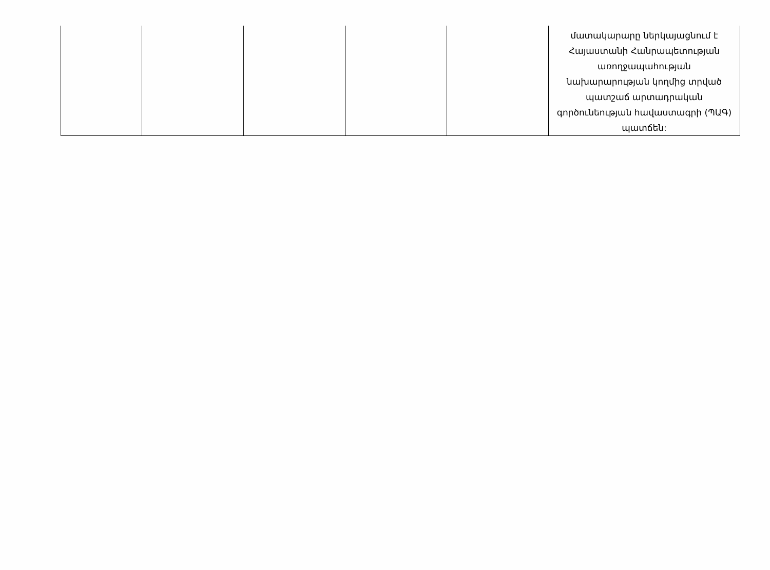| | | | | | մատակարարը ներկայացնում է Հայաստանի Հանրապետության առողջապահության նախարարության կողմից տրված պատշաճ արտադրական գործունեության հավաստագրի (ՊԱԳ) պատճեն: |